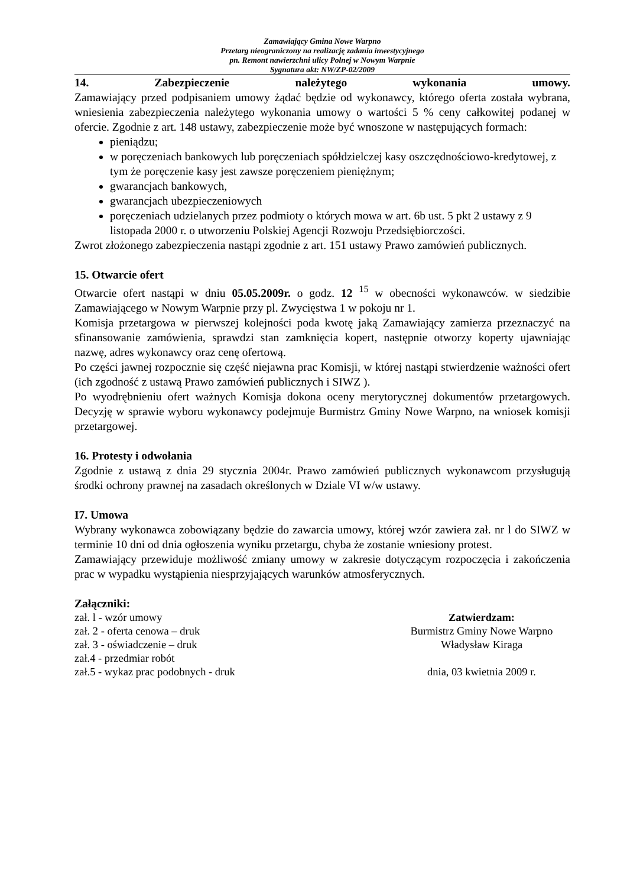Zamawiający Gmina Nowe Warpno
Przetarg nieograniczony na realizację zadania inwestycyjnego
pn. Remont nawierzchni ulicy Polnej w Nowym Warpnie
Sygnatura akt: NW/ZP-02/2009
14. Zabezpieczenie należytego wykonania umowy.
Zamawiający przed podpisaniem umowy żądać będzie od wykonawcy, którego oferta została wybrana, wniesienia zabezpieczenia należytego wykonania umowy o wartości 5 % ceny całkowitej podanej w ofercie. Zgodnie z art. 148 ustawy, zabezpieczenie może być wnoszone w następujących formach:
pieniądzu;
w poręczeniach bankowych lub poręczeniach spółdzielczej kasy oszczędnościowo-kredytowej, z tym że poręczenie kasy jest zawsze poręczeniem pieniężnym;
gwarancjach bankowych,
gwarancjach ubezpieczeniowych
poręczeniach udzielanych przez podmioty o których mowa w art. 6b ust. 5 pkt 2 ustawy z 9 listopada 2000 r. o utworzeniu Polskiej Agencji Rozwoju Przedsiębiorczości.
Zwrot złożonego zabezpieczenia nastąpi zgodnie z art. 151 ustawy Prawo zamówień publicznych.
15. Otwarcie ofert
Otwarcie ofert nastąpi w dniu 05.05.2009r. o godz. 12 <sup>15</sup> w obecności wykonawców. w siedzibie Zamawiającego w Nowym Warpnie przy pl. Zwycięstwa 1 w pokoju nr 1.
Komisja przetargowa w pierwszej kolejności poda kwotę jaką Zamawiający zamierza przeznaczyć na sfinansowanie zamówienia, sprawdzi stan zamknięcia kopert, następnie otworzy koperty ujawniając nazwę, adres wykonawcy oraz cenę ofertową.
Po części jawnej rozpocznie się część niejawna prac Komisji, w której nastąpi stwierdzenie ważności ofert (ich zgodność z ustawą Prawo zamówień publicznych i SIWZ ).
Po wyodrębnieniu ofert ważnych Komisja dokona oceny merytorycznej dokumentów przetargowych. Decyzję w sprawie wyboru wykonawcy podejmuje Burmistrz Gminy Nowe Warpno, na wniosek komisji przetargowej.
16. Protesty i odwołania
Zgodnie z ustawą z dnia 29 stycznia 2004r. Prawo zamówień publicznych wykonawcom przysługują środki ochrony prawnej na zasadach określonych w Dziale VI w/w ustawy.
I7. Umowa
Wybrany wykonawca zobowiązany będzie do zawarcia umowy, której wzór zawiera zał. nr l do SIWZ w terminie 10 dni od dnia ogłoszenia wyniku przetargu, chyba że zostanie wniesiony protest.
Zamawiający przewiduje możliwość zmiany umowy w zakresie dotyczącym rozpoczęcia i zakończenia prac w wypadku wystąpienia niesprzyjających warunków atmosferycznych.
Załączniki:
zał. l - wzór umowy
zał. 2 - oferta cenowa – druk
zał. 3 - oświadczenie – druk
zał.4 - przedmiar robót
zał.5 - wykaz prac podobnych - druk
Zatwierdzam:
Burmistrz Gminy Nowe Warpno
Władysław Kiraga
dnia, 03 kwietnia 2009 r.